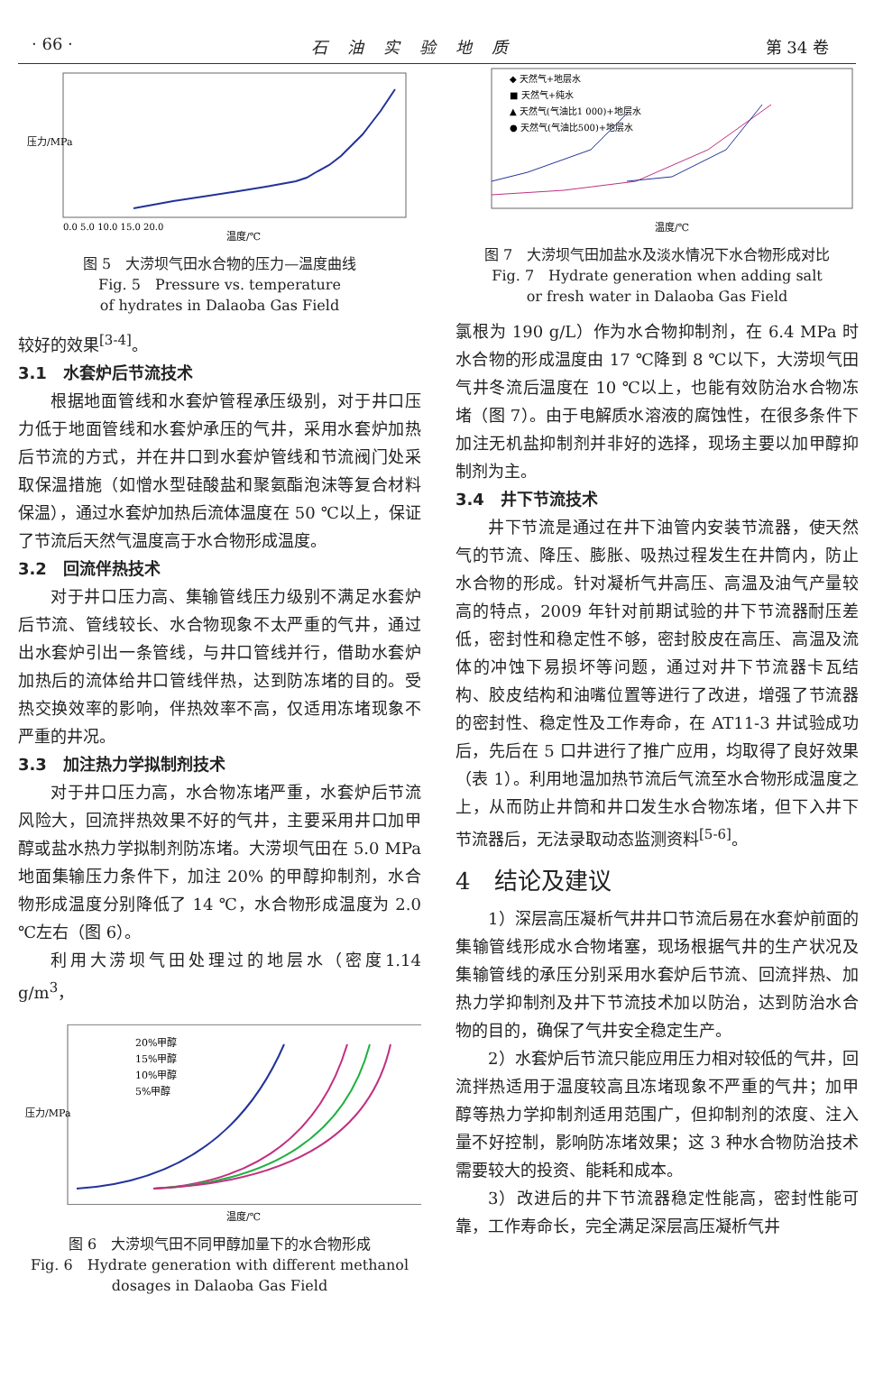· 66 · 石油实验地质 第 34 卷
温度/℃
压力/MPa
0.0 5.0 10.0 15.0 20.0
图 5　大涝坝气田水合物的压力—温度曲线
Fig. 5　Pressure vs. temperature
of hydrates in Dalaoba Gas Field
较好的效果<sup>[3-4]</sup>。
3.1　水套炉后节流技术
根据地面管线和水套炉管程承压级别，对于井口压力低于地面管线和水套炉承压的气井，采用水套炉加热后节流的方式，并在井口到水套炉管线和节流阀门处采取保温措施（如憎水型硅酸盐和聚氨酯泡沫等复合材料保温），通过水套炉加热后流体温度在 50 ℃以上，保证了节流后天然气温度高于水合物形成温度。
3.2　回流伴热技术
对于井口压力高、集输管线压力级别不满足水套炉后节流、管线较长、水合物现象不太严重的气井，通过出水套炉引出一条管线，与井口管线并行，借助水套炉加热后的流体给井口管线伴热，达到防冻堵的目的。受热交换效率的影响，伴热效率不高，仅适用冻堵现象不严重的井况。
3.3　加注热力学拟制剂技术
对于井口压力高，水合物冻堵严重，水套炉后节流风险大，回流拌热效果不好的气井，主要采用井口加甲醇或盐水热力学拟制剂防冻堵。大涝坝气田在 5.0 MPa 地面集输压力条件下，加注 20% 的甲醇抑制剂，水合物形成温度分别降低了 14 ℃，水合物形成温度为 2.0 ℃左右（图 6）。
利用大涝坝气田处理过的地层水（密度1.14 g/m<sup>3</sup>，
20%甲醇
15%甲醇
10%甲醇
5%甲醇
温度/℃
压力/MPa
图 6　大涝坝气田不同甲醇加量下的水合物形成
Fig. 6　Hydrate generation with different methanol
dosages in Dalaoba Gas Field
◆ 天然气+地层水
■ 天然气+纯水
▲ 天然气(气油比1 000)+地层水
● 天然气(气油比500)+地层水
温度/℃
图 7　大涝坝气田加盐水及淡水情况下水合物形成对比
Fig. 7　Hydrate generation when adding salt
or fresh water in Dalaoba Gas Field
氯根为 190 g/L）作为水合物抑制剂，在 6.4 MPa 时水合物的形成温度由 17 ℃降到 8 ℃以下，大涝坝气田气井冬流后温度在 10 ℃以上，也能有效防治水合物冻堵（图 7）。由于电解质水溶液的腐蚀性，在很多条件下加注无机盐抑制剂并非好的选择，现场主要以加甲醇抑制剂为主。
3.4　井下节流技术
井下节流是通过在井下油管内安装节流器，使天然气的节流、降压、膨胀、吸热过程发生在井筒内，防止水合物的形成。针对凝析气井高压、高温及油气产量较高的特点，2009 年针对前期试验的井下节流器耐压差低，密封性和稳定性不够，密封胶皮在高压、高温及流体的冲蚀下易损坏等问题，通过对井下节流器卡瓦结构、胶皮结构和油嘴位置等进行了改进，增强了节流器的密封性、稳定性及工作寿命，在 AT11-3 井试验成功后，先后在 5 口井进行了推广应用，均取得了良好效果（表 1）。利用地温加热节流后气流至水合物形成温度之上，从而防止井筒和井口发生水合物冻堵，但下入井下节流器后，无法录取动态监测资料<sup>[5-6]</sup>。
4　结论及建议
1）深层高压凝析气井井口节流后易在水套炉前面的集输管线形成水合物堵塞，现场根据气井的生产状况及集输管线的承压分别采用水套炉后节流、回流拌热、加热力学抑制剂及井下节流技术加以防治，达到防治水合物的目的，确保了气井安全稳定生产。
2）水套炉后节流只能应用压力相对较低的气井，回流拌热适用于温度较高且冻堵现象不严重的气井；加甲醇等热力学抑制剂适用范围广，但抑制剂的浓度、注入量不好控制，影响防冻堵效果；这 3 种水合物防治技术需要较大的投资、能耗和成本。
3）改进后的井下节流器稳定性能高，密封性能可靠，工作寿命长，完全满足深层高压凝析气井